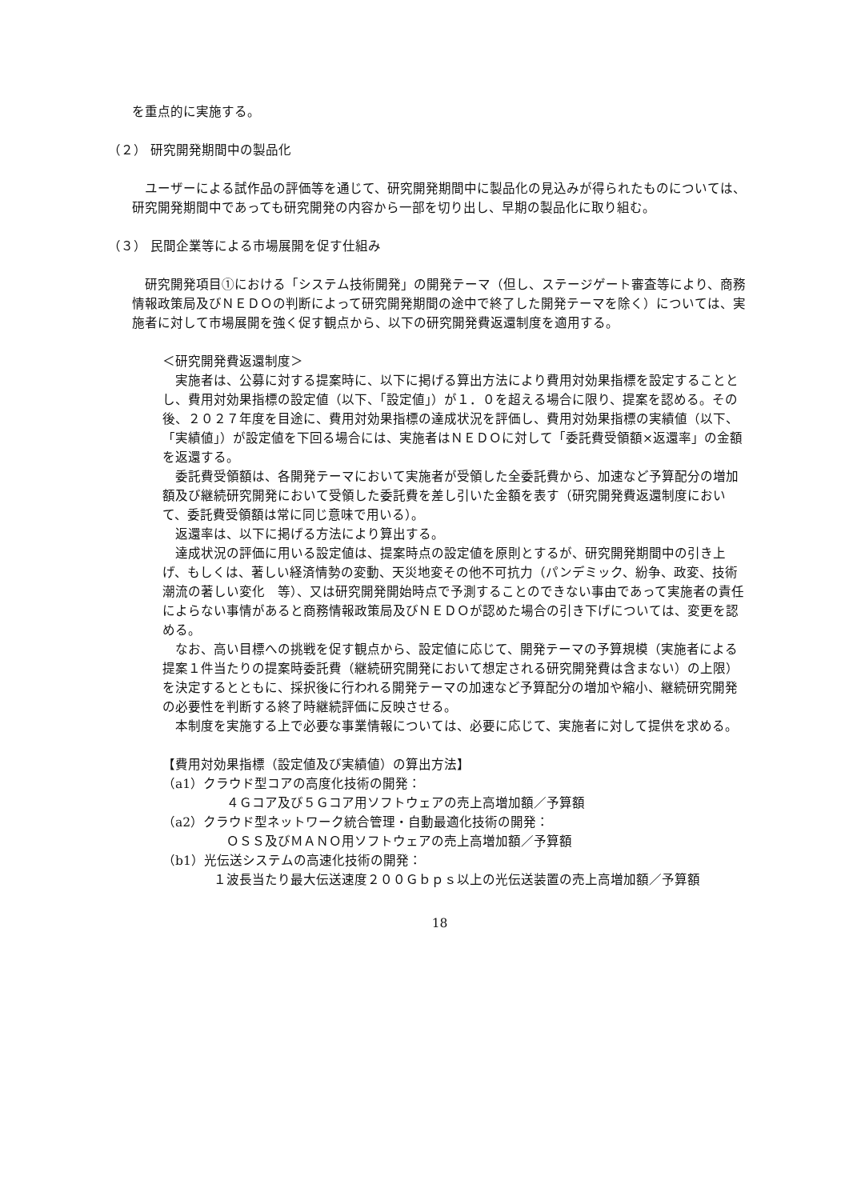を重点的に実施する。
（２） 研究開発期間中の製品化
　ユーザーによる試作品の評価等を通じて、研究開発期間中に製品化の見込みが得られたものについては、研究開発期間中であっても研究開発の内容から一部を切り出し、早期の製品化に取り組む。
（３） 民間企業等による市場展開を促す仕組み
　研究開発項目①における「システム技術開発」の開発テーマ（但し、ステージゲート審査等により、商務情報政策局及びＮＥＤＯの判断によって研究開発期間の途中で終了した開発テーマを除く）については、実施者に対して市場展開を強く促す観点から、以下の研究開発費返還制度を適用する。
＜研究開発費返還制度＞
　実施者は、公募に対する提案時に、以下に掲げる算出方法により費用対効果指標を設定することとし、費用対効果指標の設定値（以下、「設定値」）が１．０を超える場合に限り、提案を認める。その後、２０２７年度を目途に、費用対効果指標の達成状況を評価し、費用対効果指標の実績値（以下、「実績値」）が設定値を下回る場合には、実施者はＮＥＤＯに対して「委託費受領額×返還率」の金額を返還する。
　委託費受領額は、各開発テーマにおいて実施者が受領した全委託費から、加速など予算配分の増加額及び継続研究開発において受領した委託費を差し引いた金額を表す（研究開発費返還制度において、委託費受領額は常に同じ意味で用いる）。
　返還率は、以下に掲げる方法により算出する。
　達成状況の評価に用いる設定値は、提案時点の設定値を原則とするが、研究開発期間中の引き上げ、もしくは、著しい経済情勢の変動、天災地変その他不可抗力（パンデミック、紛争、政変、技術潮流の著しい変化　等）、又は研究開発開始時点で予測することのできない事由であって実施者の責任によらない事情があると商務情報政策局及びＮＥＤＯが認めた場合の引き下げについては、変更を認める。
　なお、高い目標への挑戦を促す観点から、設定値に応じて、開発テーマの予算規模（実施者による提案１件当たりの提案時委託費（継続研究開発において想定される研究開発費は含まない）の上限）を決定するとともに、採択後に行われる開発テーマの加速など予算配分の増加や縮小、継続研究開発の必要性を判断する終了時継続評価に反映させる。
　本制度を実施する上で必要な事業情報については、必要に応じて、実施者に対して提供を求める。
【費用対効果指標（設定値及び実績値）の算出方法】
（a1）クラウド型コアの高度化技術の開発：
　４Ｇコア及び５Ｇコア用ソフトウェアの売上高増加額／予算額
（a2）クラウド型ネットワーク統合管理・自動最適化技術の開発：
　ＯＳＳ及びＭＡＮＯ用ソフトウェアの売上高増加額／予算額
（b1）光伝送システムの高速化技術の開発：
１波長当たり最大伝送速度２００Ｇｂｐｓ以上の光伝送装置の売上高増加額／予算額
18